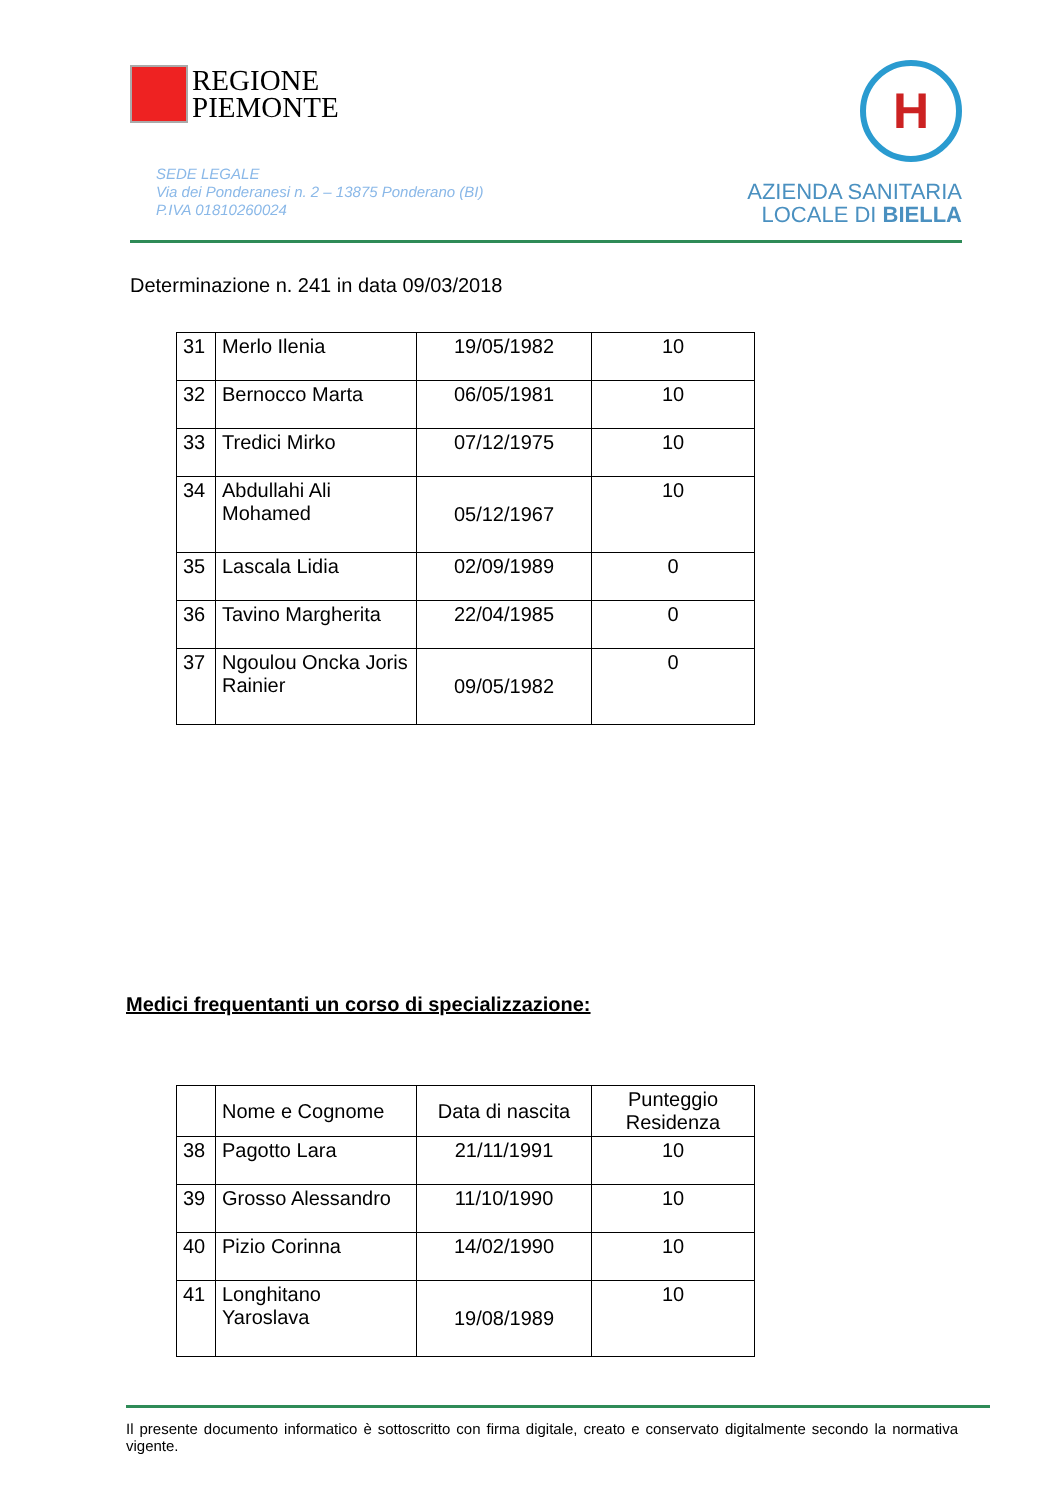REGIONE
PIEMONTE
SEDE LEGALE
Via dei Ponderanesi n. 2 – 13875 Ponderano (BI)
P.IVA 01810260024
H
AZIENDA SANITARIA
LOCALE DI BIELLA
Determinazione n. 241 in data 09/03/2018
| 31 | Merlo Ilenia | 19/05/1982 | 10 |
| 32 | Bernocco Marta | 06/05/1981 | 10 |
| 33 | Tredici Mirko | 07/12/1975 | 10 |
| 34 | Abdullahi Ali Mohamed | 05/12/1967 | 10 |
| 35 | Lascala Lidia | 02/09/1989 | 0 |
| 36 | Tavino Margherita | 22/04/1985 | 0 |
| 37 | Ngoulou Oncka Joris Rainier | 09/05/1982 | 0 |
Medici frequentanti un corso di specializzazione:
| | Nome e Cognome | Data di nascita | Punteggio Residenza |
| --- | --- | --- | --- |
| 38 | Pagotto Lara | 21/11/1991 | 10 |
| 39 | Grosso Alessandro | 11/10/1990 | 10 |
| 40 | Pizio Corinna | 14/02/1990 | 10 |
| 41 | Longhitano Yaroslava | 19/08/1989 | 10 |
Il presente documento informatico è sottoscritto con firma digitale, creato e conservato digitalmente secondo la normativa vigente.